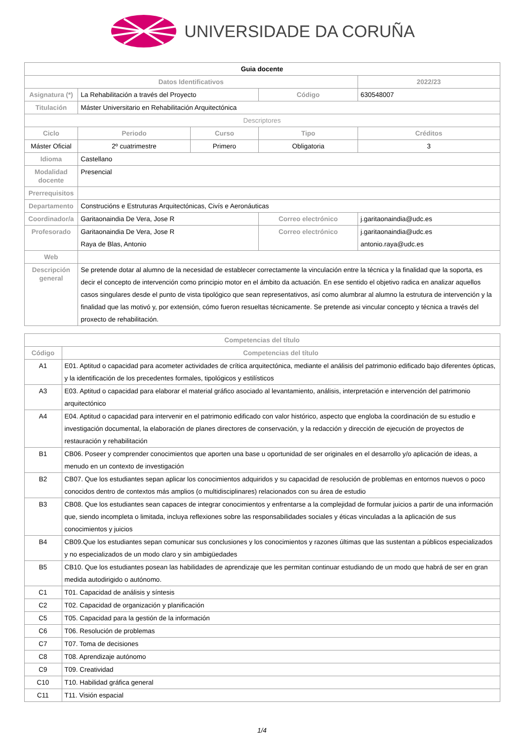UNIVERSIDADE DA CORUÑA
| Guia docente | | | | | |
| Datos Identificativos | | | | | 2022/23 |
| Asignatura (*) | La Rehabilitación a través del Proyecto | | Código | 630548007 | |
| Titulación | Máster Universitario en Rehabilitación Arquitectónica | | | | |
| Descriptores | | | | | |
| Ciclo | Periodo | Curso | Tipo | Créditos | |
| Máster Oficial | 2º cuatrimestre | Primero | Obligatoria | 3 | |
| Idioma | Castellano | | | | |
| Modalidad docente | Presencial | | | | |
| Prerrequisitos | | | | | |
| Departamento | Construcións e Estruturas Arquitectónicas, Civís e Aeronáuticas | | | | |
| Coordinador/a | Garitaonaindia De Vera, Jose R | | Correo electrónico | j.garitaonaindia@udc.es | |
| Profesorado | Garitaonaindia De Vera, Jose R Raya de Blas, Antonio | | Correo electrónico | j.garitaonaindia@udc.es antonio.raya@udc.es | |
| Web | | | | | |
| Descripción general | Se pretende dotar al alumno de la necesidad de establecer correctamente la vinculación entre la técnica y la finalidad que la soporta, es decir el concepto de intervención como principio motor en el ámbito da actuación. En ese sentido el objetivo radica en analizar aquellos casos singulares desde el punto de vista tipológico que sean representativos, así como alumbrar al alumno la estrutura de intervención y la finalidad que las motivó y, por extensión, cómo fueron resueltas técnicamente. Se pretende asi vincular concepto y técnica a través del proxecto de rehabilitación. | | | | |
| Competencias del título | |
| --- | --- |
| Código | Competencias del título |
| A1 | E01. Aptitud o capacidad para acometer actividades de crítica arquitectónica, mediante el análisis del patrimonio edificado bajo diferentes ópticas, y la identificación de los precedentes formales, tipológicos y estilísticos |
| A3 | E03. Aptitud o capacidad para elaborar el material gráfico asociado al levantamiento, análisis, interpretación e intervención del patrimonio arquitectónico |
| A4 | E04. Aptitud o capacidad para intervenir en el patrimonio edificado con valor histórico, aspecto que engloba la coordinación de su estudio e investigación documental, la elaboración de planes directores de conservación, y la redacción y dirección de ejecución de proyectos de restauración y rehabilitación |
| B1 | CB06. Poseer y comprender conocimientos que aporten una base u oportunidad de ser originales en el desarrollo y/o aplicación de ideas, a menudo en un contexto de investigación |
| B2 | CB07. Que los estudiantes sepan aplicar los conocimientos adquiridos y su capacidad de resolución de problemas en entornos nuevos o poco conocidos dentro de contextos más amplios (o multidisciplinares) relacionados con su área de estudio |
| B3 | CB08. Que los estudiantes sean capaces de integrar conocimientos y enfrentarse a la complejidad de formular juicios a partir de una información que, siendo incompleta o limitada, incluya reflexiones sobre las responsabilidades sociales y éticas vinculadas a la aplicación de sus conocimientos y juicios |
| B4 | CB09.Que los estudiantes sepan comunicar sus conclusiones y los conocimientos y razones últimas que las sustentan a públicos especializados y no especializados de un modo claro y sin ambigüedades |
| B5 | CB10. Que los estudiantes posean las habilidades de aprendizaje que les permitan continuar estudiando de un modo que habrá de ser en gran medida autodirigido o autónomo. |
| C1 | T01. Capacidad de análisis y síntesis |
| C2 | T02. Capacidad de organización y planificación |
| C5 | T05. Capacidad para la gestión de la información |
| C6 | T06. Resolución de problemas |
| C7 | T07. Toma de decisiones |
| C8 | T08. Aprendizaje autónomo |
| C9 | T09. Creatividad |
| C10 | T10. Habilidad gráfica general |
| C11 | T11. Visión espacial |
1/4